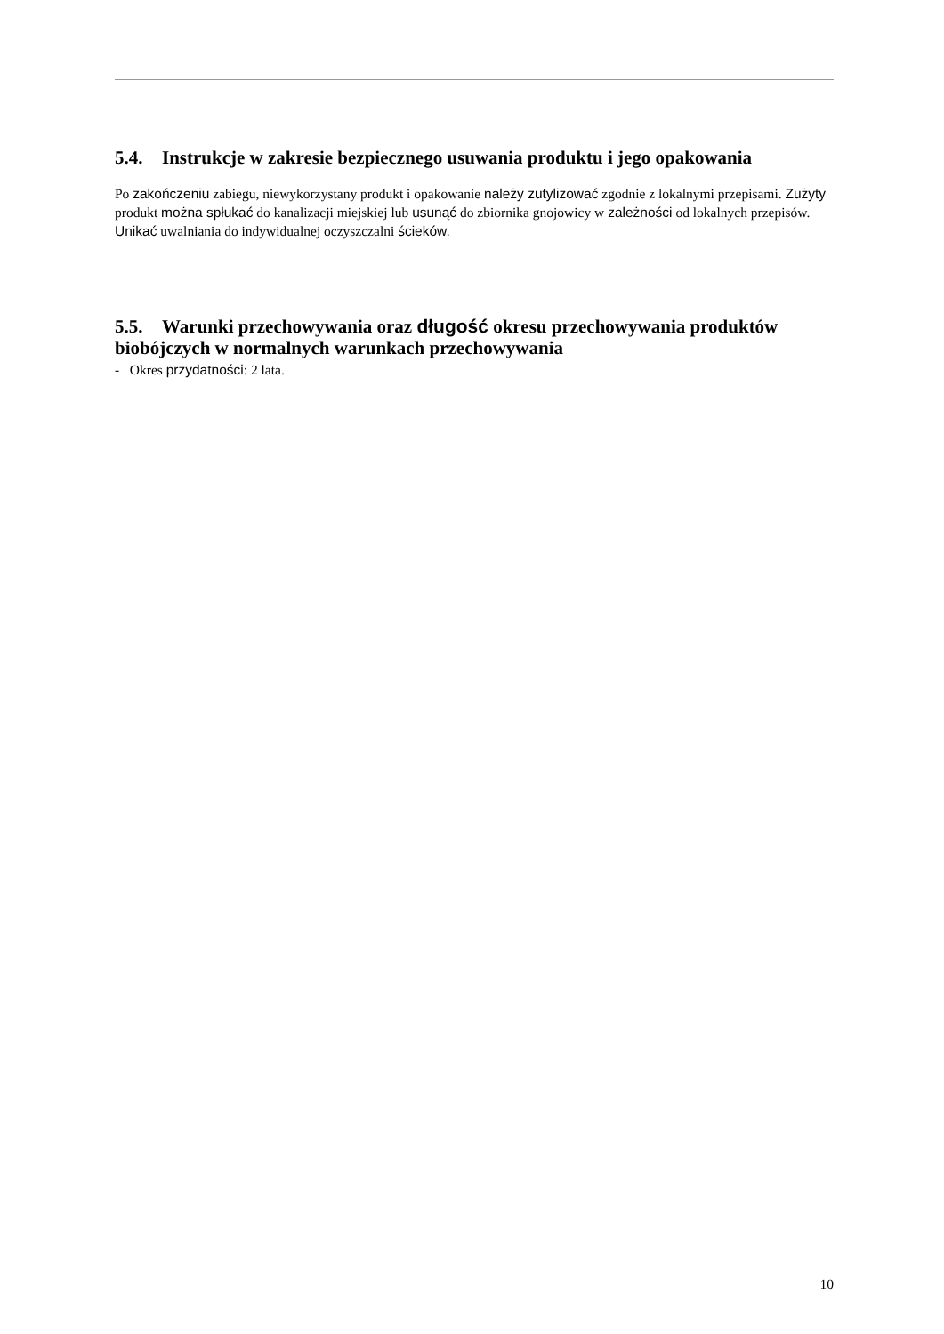5.4. Instrukcje w zakresie bezpiecznego usuwania produktu i jego opakowania
Po zakończeniu zabiegu, niewykorzystany produkt i opakowanie należy zutylizować zgodnie z lokalnymi przepisami. Zużyty produkt można spłukać do kanalizacji miejskiej lub usunąć do zbiornika gnojowicy w zależności od lokalnych przepisów. Unikać uwalniania do indywidualnej oczyszczalni ścieków.
5.5. Warunki przechowywania oraz długość okresu przechowywania produktów biobójczych w normalnych warunkach przechowywania
- Okres przydatności: 2 lata.
10